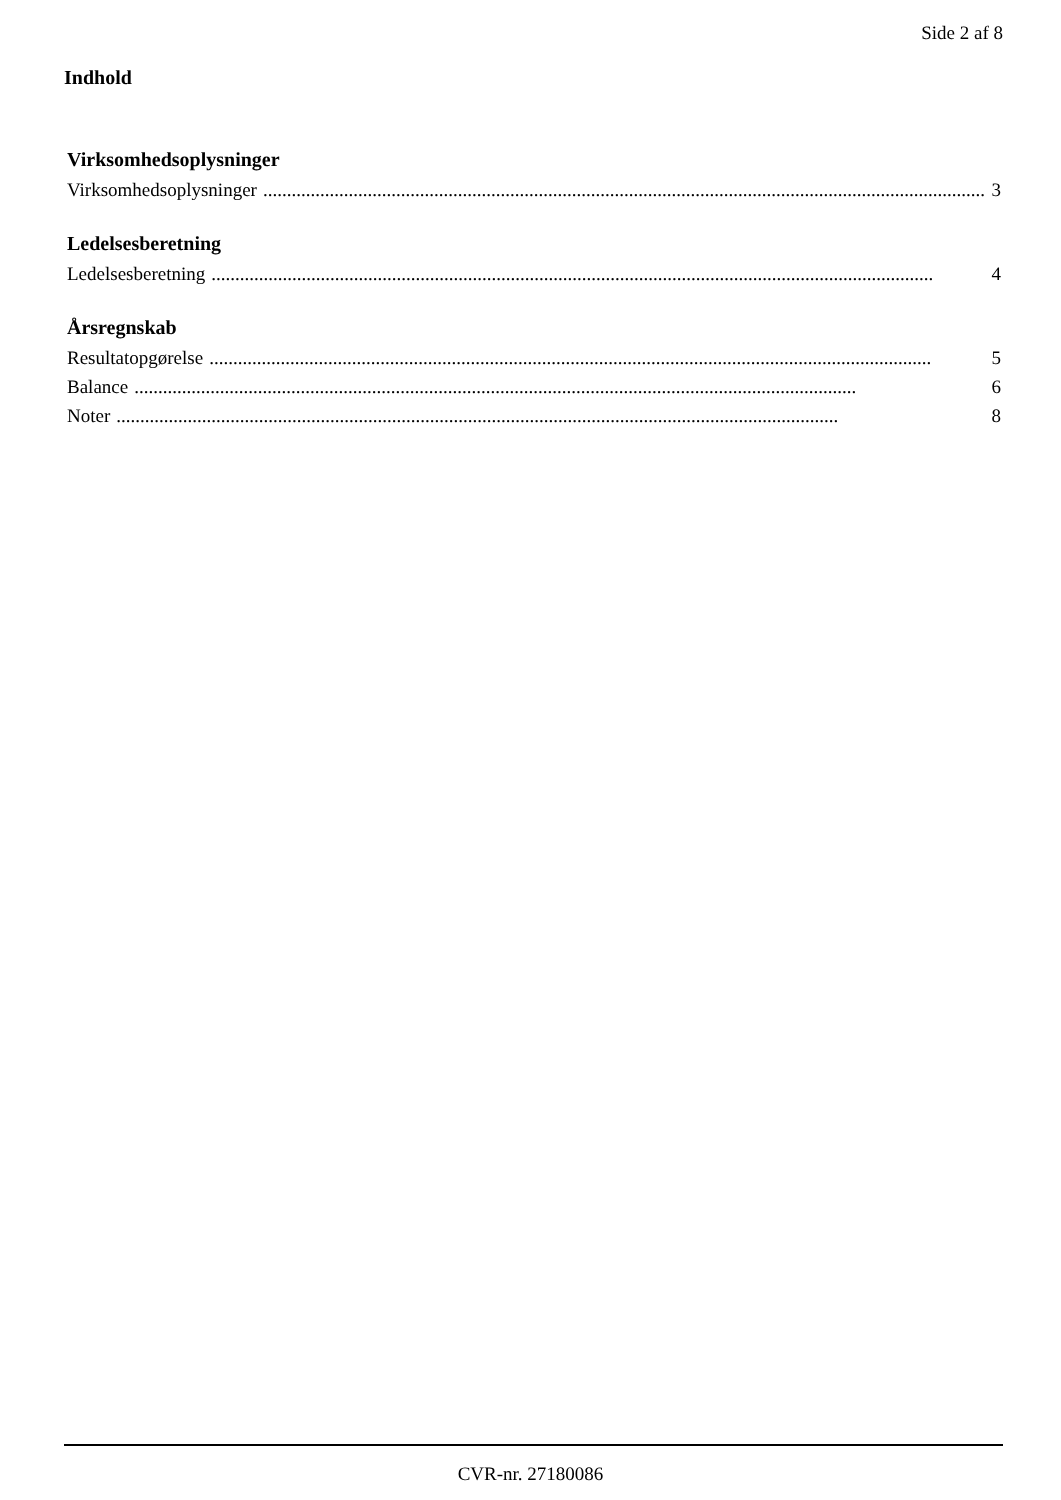Side 2 af 8
Indhold
Virksomhedsoplysninger
Virksomhedsoplysninger........................................................................................................................................................ 3
Ledelsesberetning
Ledelsesberetning........................................................................................................................................................ 4
Årsregnskab
Resultatopgørelse........................................................................................................................................................ 5
Balance........................................................................................................................................................ 6
Noter........................................................................................................................................................ 8
CVR-nr. 27180086